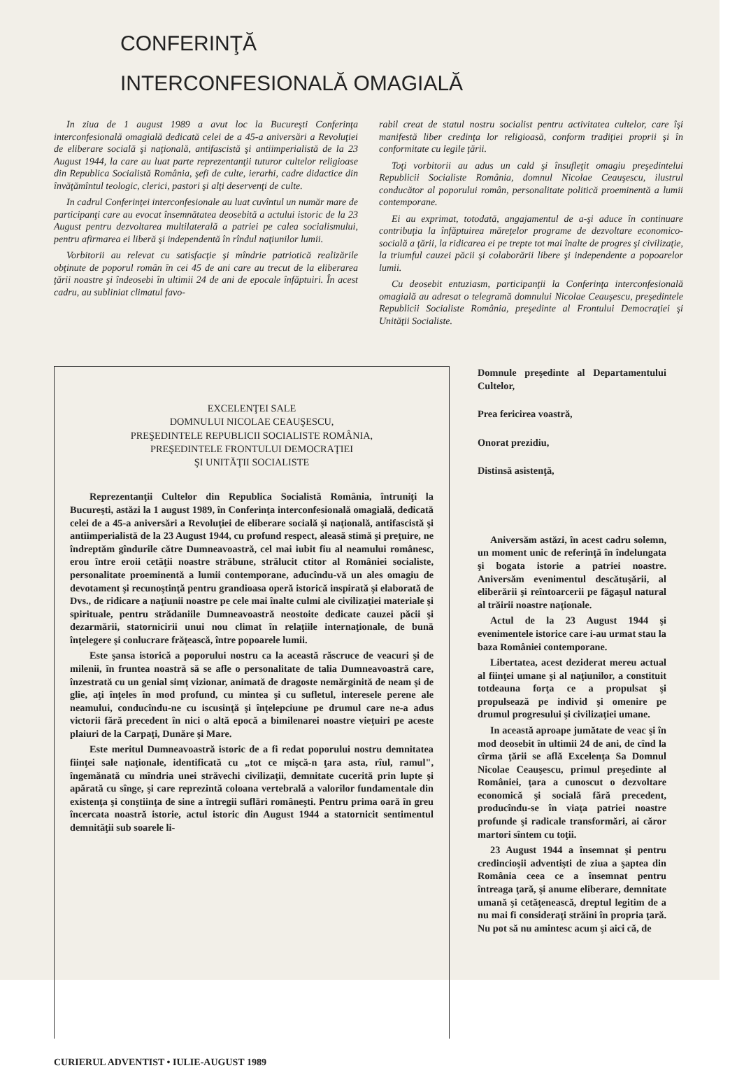CONFERINŢĂ
INTERCONFESIONALĂ OMAGIALĂ
In ziua de 1 august 1989 a avut loc la Bucureşti Conferinţa interconfesională omagială dedicată celei de a 45-a aniversări a Revoluţiei de eliberare socială şi naţională, antifascistă şi antiimperialistă de la 23 August 1944, la care au luat parte reprezentanţii tuturor cultelor religioase din Republica Socialistă România, şefi de culte, ierarhi, cadre didactice din învăţămîntul teologic, clerici, pastori şi alţi deservenţi de culte.
In cadrul Conferinţei interconfesionale au luat cuvîntul un număr mare de participanţi care au evocat însemnătatea deosebită a actului istoric de la 23 August pentru dezvoltarea multilaterală a patriei pe calea socialismului, pentru afirmarea ei liberă şi independentă în rîndul naţiunilor lumii.
Vorbitorii au relevat cu satisfacţie şi mîndrie patriotică realizările obţinute de poporul român în cei 45 de ani care au trecut de la eliberarea ţării noastre şi îndeosebi în ultimii 24 de ani de epocale înfăptuiri. În acest cadru, au subliniat climatul favo-
rabil creat de statul nostru socialist pentru activitatea cultelor, care îşi manifestă liber credinţa lor religioasă, conform tradiţiei proprii şi în conformitate cu legile ţării.
Toţi vorbitorii au adus un cald şi însufleţit omagiu preşedintelui Republicii Socialiste România, domnul Nicolae Ceauşescu, ilustrul conducător al poporului român, personalitate politică proeminentă a lumii contemporane.
Ei au exprimat, totodată, angajamentul de a-şi aduce în continuare contribuţia la înfăptuirea măreţelor programe de dezvoltare economico-socială a ţării, la ridicarea ei pe trepte tot mai înalte de progres şi civilizaţie, la triumful cauzei păcii şi colaborării libere şi independente a popoarelor lumii.
Cu deosebit entuziasm, participanţii la Conferinţa interconfesională omagială au adresat o telegramă domnului Nicolae Ceauşescu, preşedintele Republicii Socialiste România, preşedinte al Frontului Democraţiei şi Unităţii Socialiste.
EXCELENŢEI SALE
DOMNULUI NICOLAE CEAUŞESCU,
PREŞEDINTELE REPUBLICII SOCIALISTE ROMÂNIA,
PREŞEDINTELE FRONTULUI DEMOCRAŢIEI
ŞI UNITĂŢII SOCIALISTE
Reprezentanţii Cultelor din Republica Socialistă România, întruniţi la Bucureşti, astăzi la 1 august 1989, în Conferinţa interconfesională omagială, dedicată celei de a 45-a aniversări a Revoluţiei de eliberare socială şi naţională, antifascistă şi antiimperialistă de la 23 August 1944, cu profund respect, aleasă stimă şi preţuire, ne îndreptăm gîndurile către Dumneavoastră, cel mai iubit fiu al neamului românesc, erou între eroii cetăţii noastre străbune, strălucit ctitor al României socialiste, personalitate proeminentă a lumii contemporane, aducîndu-vă un ales omagiu de devotament şi recunoştinţă pentru grandioasa operă istorică inspirată şi elaborată de Dvs., de ridicare a naţiunii noastre pe cele mai înalte culmi ale civilizaţiei materiale şi spirituale, pentru strădaniile Dumneavoastră neostoite dedicate cauzei păcii şi dezarmării, statornicirii unui nou climat în relaţiile internaţionale, de bună înţelegere şi conlucrare frăţească, între popoarele lumii.
Este şansa istorică a poporului nostru ca la această răscruce de veacuri şi de milenii, în fruntea noastră să se afle o personalitate de talia Dumneavoastră care, înzestrată cu un genial simţ vizionar, animată de dragoste nemărginită de neam şi de glie, aţi înţeles în mod profund, cu mintea şi cu sufletul, interesele perene ale neamului, conducîndu-ne cu iscusinţă şi înţelepciune pe drumul care ne-a adus victorii fără precedent în nici o altă epocă a bimilenarei noastre vieţuiri pe aceste plaiuri de la Carpaţi, Dunăre şi Mare.
Este meritul Dumneavoastră istoric de a fi redat poporului nostru demnitatea fiinţei sale naţionale, identificată cu „tot ce mişcă-n ţara asta, rîul, ramul", îngemănată cu mîndria unei străvechi civilizaţii, demnitate cucerită prin lupte şi apărată cu sînge, şi care reprezintă coloana vertebrală a valorilor fundamentale din existenţa şi conştiinţa de sine a întregii suflări româneşti. Pentru prima oară în greu încercata noastră istorie, actul istoric din August 1944 a statornicit sentimentul demnităţii sub soarele li-
Domnule preşedinte al Departamentului Cultelor,
Prea fericirea voastră,
Onorat prezidiu,
Distinsă asistenţă,
Aniversăm astăzi, în acest cadru solemn, un moment unic de referinţă în îndelungata şi bogata istorie a patriei noastre. Aniversăm evenimentul descătuşării, al eliberării şi reîntoarcerii pe făgaşul natural al trăirii noastre naţionale.
Actul de la 23 August 1944 şi evenimentele istorice care i-au urmat stau la baza României contemporane.
Libertatea, acest deziderat mereu actual al fiinţei umane şi al naţiunilor, a constituit totdeauna forţa ce a propulsat şi propulsează pe individ şi omenire pe drumul progresului şi civilizaţiei umane.
In această aproape jumătate de veac şi în mod deosebit în ultimii 24 de ani, de cînd la cîrma ţării se află Excelenţa Sa Domnul Nicolae Ceauşescu, primul preşedinte al României, ţara a cunoscut o dezvoltare economică şi socială fără precedent, producîndu-se în viaţa patriei noastre profunde şi radicale transformări, ai căror martori sîntem cu toţii.
23 August 1944 a însemnat şi pentru credincioşii adventişti de ziua a şaptea din România ceea ce a însemnat pentru întreaga ţară, şi anume eliberare, demnitate umană şi cetăţenească, dreptul legitim de a nu mai fi consideraţi străini în propria ţară. Nu pot să nu amintesc acum şi aici că, de
CURIERUL ADVENTIST • IULIE-AUGUST 1989